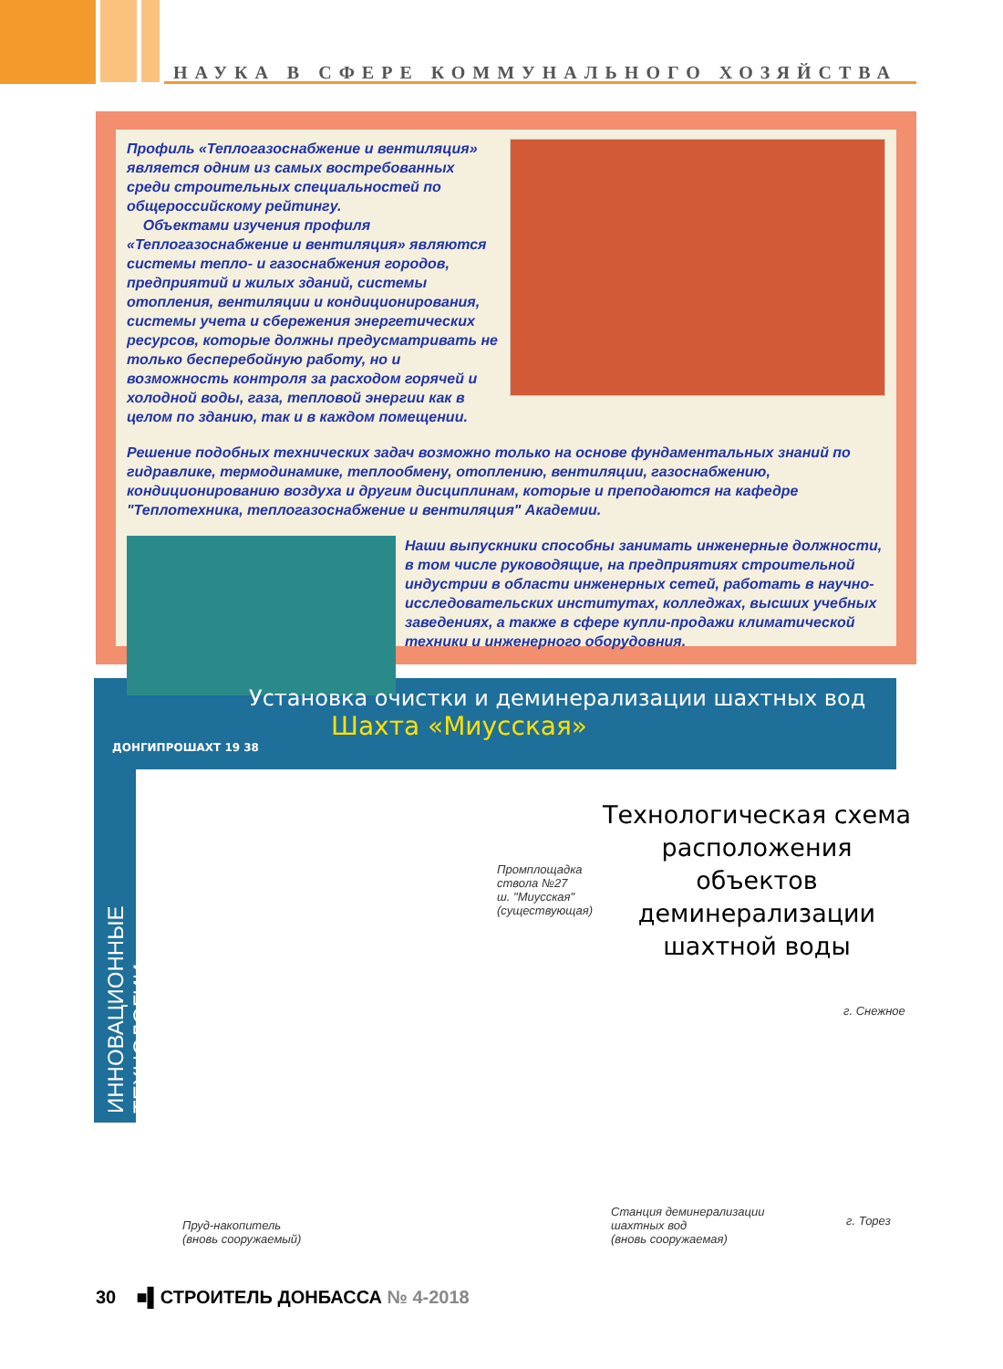НАУКА В СФЕРЕ КОММУНАЛЬНОГО ХОЗЯЙСТВА
Профиль «Теплогазоснабжение и вентиляция» является одним из самых востребованных среди строительных специальностей по общероссийскому рейтингу.
Объектами изучения профиля «Теплогазоснабжение и вентиляция» являются системы тепло- и газоснабжения городов, предприятий и жилых зданий, системы отопления, вентиляции и кондиционирования, системы учета и сбережения энергетических ресурсов, которые должны предусматривать не только бесперебойную работу, но и возможность контроля за расходом горячей и холодной воды, газа, тепловой энергии как в целом по зданию, так и в каждом помещении.
Решение подобных технических задач возможно только на основе фундаментальных знаний по гидравлике, термодинамике, теплообмену, отоплению, вентиляции, газоснабжению, кондиционированию воздуха и другим дисциплинам, которые и преподаются на кафедре "Теплотехника, теплогазоснабжение и вентиляция" Академии.
Наши выпускники способны занимать инженерные должности, в том числе руководящие, на предприятиях строительной индустрии в области инженерных сетей, работать в научно-исследовательских институтах, колледжах, высших учебных заведениях, а также в сфере купли-продажи климатической техники и инженерного оборудовния.
Установка очистки и деминерализации шахтных вод
Шахта «Миусская»
ДОНГИПРОШАХТ 19 38
ИННОВАЦИОННЫЕ ТЕХНОЛОГИИ
Технологическая схема расположения объектов деминерализации шахтной воды
Промплощадка
ствола №27
ш. "Миусская"
(существующая)
г. Снежное
Пруд-накопитель
(вновь сооружаемый)
Станция деминерализации
шахтных вод
(вновь сооружаемая)
г. Торез
30 ■▌СТРОИТЕЛЬ ДОНБАССА № 4-2018